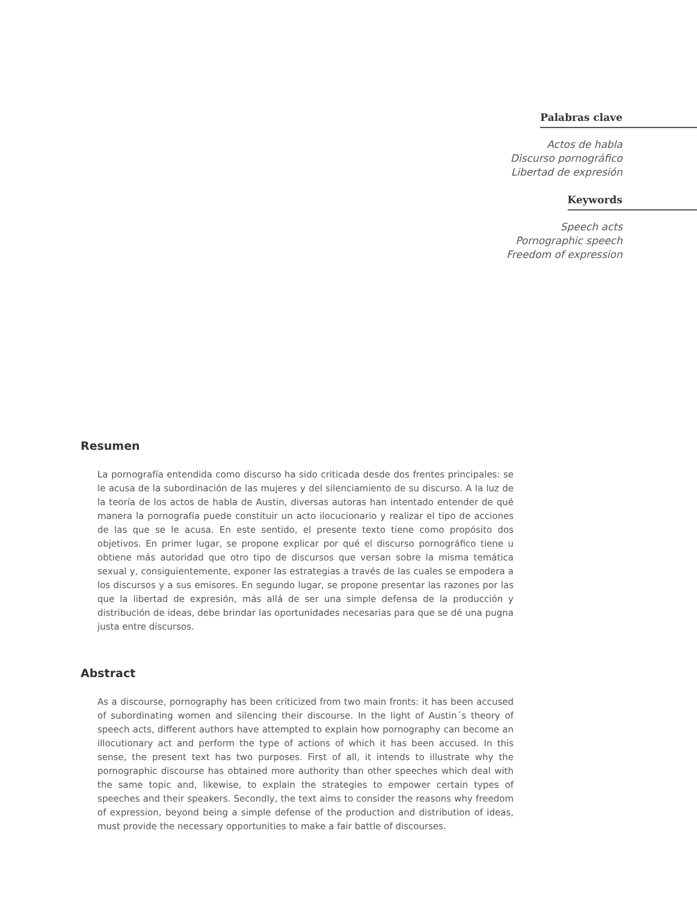Palabras clave
Actos de habla
Discurso pornográfico
Libertad de expresión
Keywords
Speech acts
Pornographic speech
Freedom of expression
Resumen
La pornografía entendida como discurso ha sido criticada desde dos frentes principales: se le acusa de la subordinación de las mujeres y del silenciamiento de su discurso. A la luz de la teoría de los actos de habla de Austin, diversas autoras han intentado entender de qué manera la pornografía puede constituir un acto ilocucionario y realizar el tipo de acciones de las que se le acusa. En este sentido, el presente texto tiene como propósito dos objetivos. En primer lugar, se propone explicar por qué el discurso pornográfico tiene u obtiene más autoridad que otro tipo de discursos que versan sobre la misma temática sexual y, consiguientemente, exponer las estrategias a través de las cuales se empodera a los discursos y a sus emisores. En segundo lugar, se propone presentar las razones por las que la libertad de expresión, más allá de ser una simple defensa de la producción y distribución de ideas, debe brindar las oportunidades necesarias para que se dé una pugna justa entre discursos.
Abstract
As a discourse, pornography has been criticized from two main fronts: it has been accused of subordinating women and silencing their discourse. In the light of Austin´s theory of speech acts, different authors have attempted to explain how pornography can become an illocutionary act and perform the type of actions of which it has been accused. In this sense, the present text has two purposes. First of all, it intends to illustrate why the pornographic discourse has obtained more authority than other speeches which deal with the same topic and, likewise, to explain the strategies to empower certain types of speeches and their speakers. Secondly, the text aims to consider the reasons why freedom of expression, beyond being a simple defense of the production and distribution of ideas, must provide the necessary opportunities to make a fair battle of discourses.